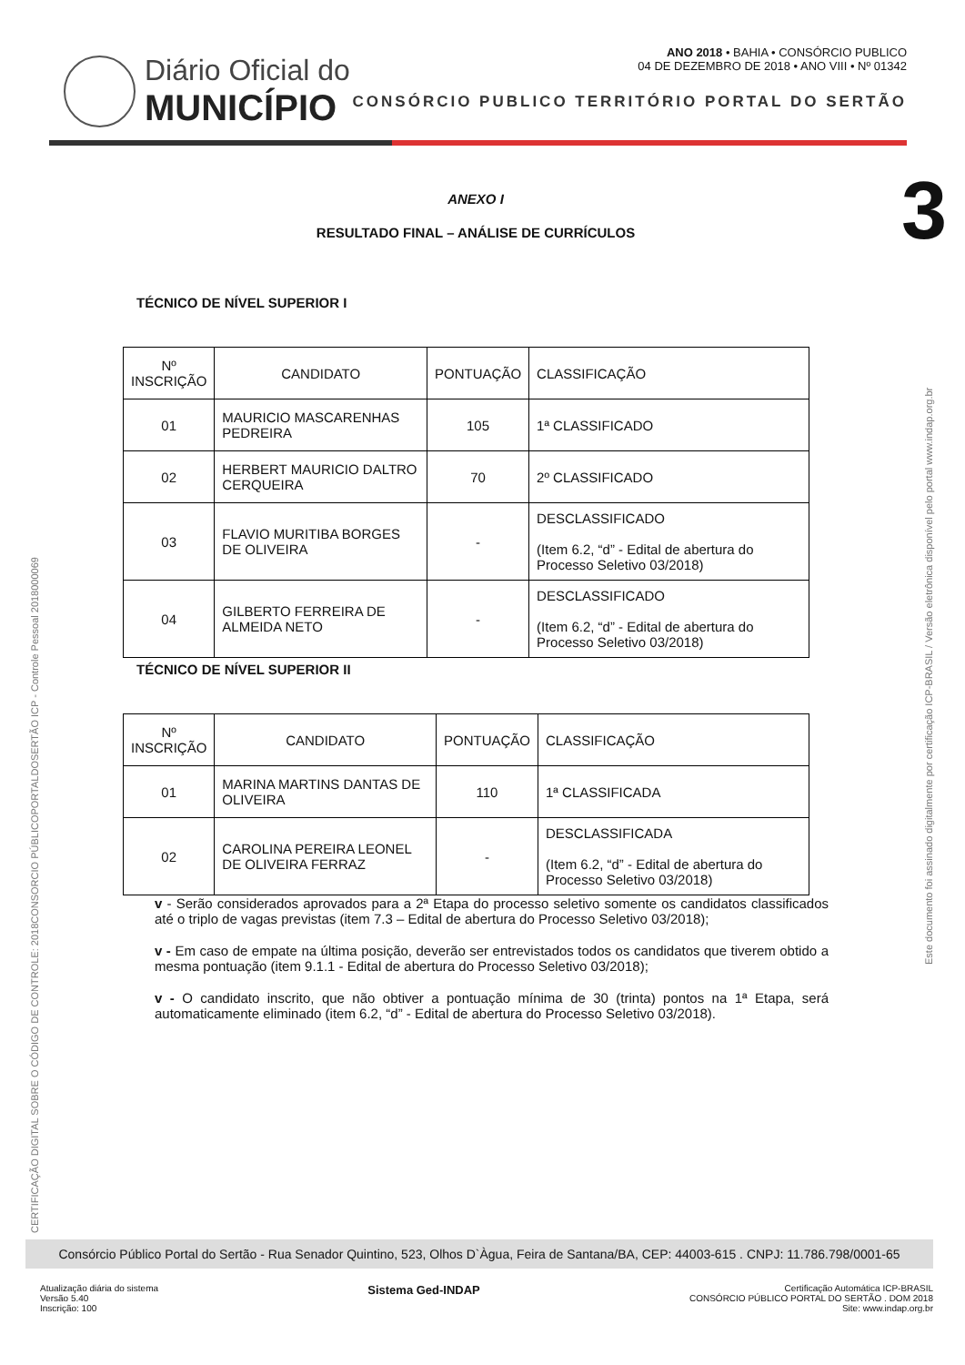Diário Oficial do
MUNICÍPIO
ANO 2018 • BAHIA • CONSÓRCIO PUBLICO
04 DE DEZEMBRO DE 2018 • ANO VIII • Nº 01342
CONSÓRCIO PUBLICO TERRITÓRIO PORTAL DO SERTÃO
3
CERTIFICAÇÃO DIGITAL SOBRE O CÓDIGO DE CONTROLE: 2018CONSORCIO PÚBLICOPORTALDOSERTÃO ICP - Controle Pessoal 2018000069
Este documento foi assinado digitalmente por certificação ICP-BRASIL / Versão eletrônica disponível pelo portal www.indap.org.br
ANEXO I
RESULTADO FINAL – ANÁLISE DE CURRÍCULOS
TÉCNICO DE NÍVEL SUPERIOR I
| Nº INSCRIÇÃO | CANDIDATO | PONTUAÇÃO | CLASSIFICAÇÃO |
| 01 | MAURICIO MASCARENHAS PEDREIRA | 105 | 1ª CLASSIFICADO |
| 02 | HERBERT MAURICIO DALTRO CERQUEIRA | 70 | 2º CLASSIFICADO |
| 03 | FLAVIO MURITIBA BORGES DE OLIVEIRA | - | DESCLASSIFICADO (Item 6.2, “d” - Edital de abertura do Processo Seletivo 03/2018) |
| 04 | GILBERTO FERREIRA DE ALMEIDA NETO | - | DESCLASSIFICADO (Item 6.2, “d” - Edital de abertura do Processo Seletivo 03/2018) |
TÉCNICO DE NÍVEL SUPERIOR II
| Nº INSCRIÇÃO | CANDIDATO | PONTUAÇÃO | CLASSIFICAÇÃO |
| 01 | MARINA MARTINS DANTAS DE OLIVEIRA | 110 | 1ª CLASSIFICADA |
| 02 | CAROLINA PEREIRA LEONEL DE OLIVEIRA FERRAZ | - | DESCLASSIFICADA (Item 6.2, “d” - Edital de abertura do Processo Seletivo 03/2018) |
v - Serão considerados aprovados para a 2ª Etapa do processo seletivo somente os candidatos classificados até o triplo de vagas previstas (item 7.3 – Edital de abertura do Processo Seletivo 03/2018);
v - Em caso de empate na última posição, deverão ser entrevistados todos os candidatos que tiverem obtido a mesma pontuação (item 9.1.1 - Edital de abertura do Processo Seletivo 03/2018);
v - O candidato inscrito, que não obtiver a pontuação mínima de 30 (trinta) pontos na 1ª Etapa, será automaticamente eliminado (item 6.2, “d” - Edital de abertura do Processo Seletivo 03/2018).
Consórcio Público Portal do Sertão - Rua Senador Quintino, 523, Olhos D`Àgua, Feira de Santana/BA, CEP: 44003-615 . CNPJ: 11.786.798/0001-65
Atualização diária do sistema
Versão 5.40
Inscrição: 100
Sistema Ged-INDAP
Certificação Automática ICP-BRASIL
CONSÓRCIO PÚBLICO PORTAL DO SERTÃO . DOM 2018
Site: www.indap.org.br